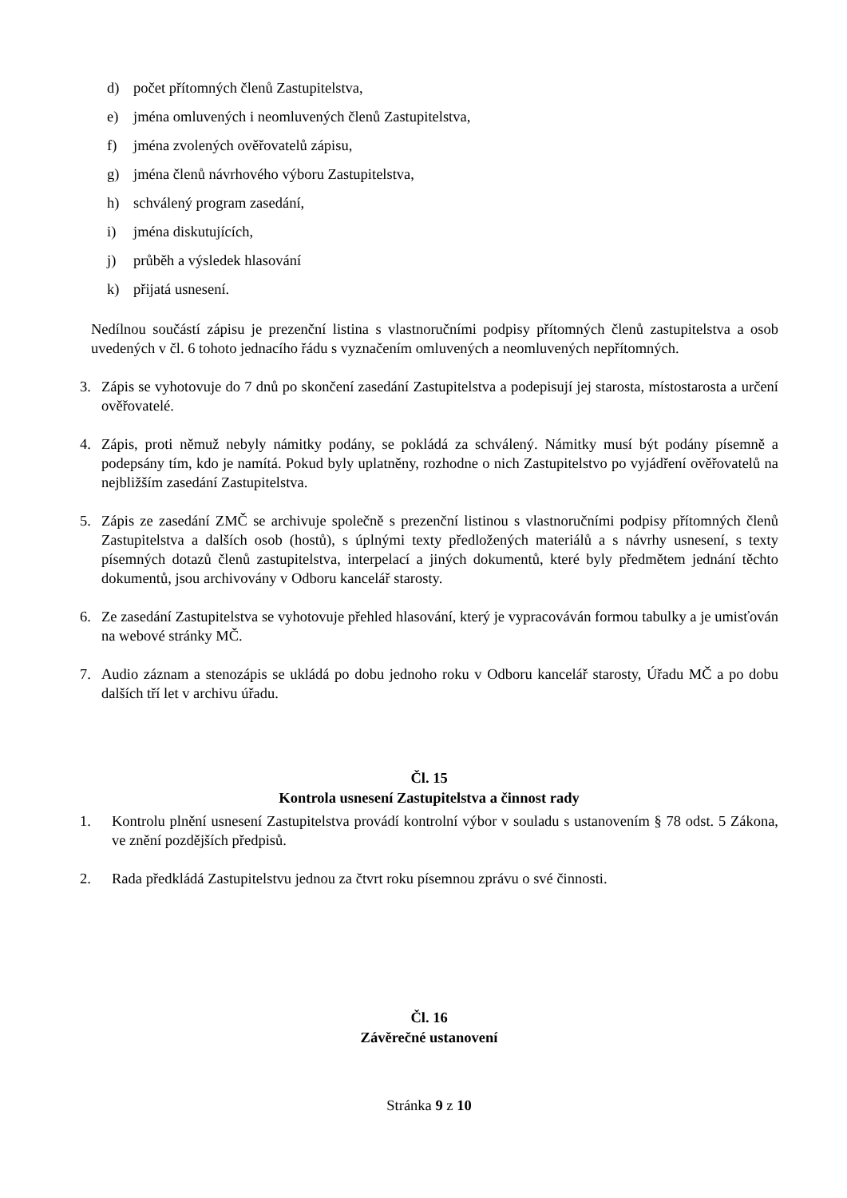d) počet přítomných členů Zastupitelstva,
e) jména omluvených i neomluvených členů Zastupitelstva,
f) jména zvolených ověřovatelů zápisu,
g) jména členů návrhového výboru Zastupitelstva,
h) schválený program zasedání,
i) jména diskutujících,
j) průběh a výsledek hlasování
k) přijatá usnesení.
Nedílnou součástí zápisu je prezenční listina s vlastnoručními podpisy přítomných členů zastupitelstva a osob uvedených v čl. 6 tohoto jednacího řádu s vyznačením omluvených a neomluvených nepřítomných.
3. Zápis se vyhotovuje do 7 dnů po skončení zasedání Zastupitelstva a podepisují jej starosta, místostarosta a určení ověřovatelé.
4. Zápis, proti němuž nebyly námitky podány, se pokládá za schválený. Námitky musí být podány písemně a podepsány tím, kdo je namítá. Pokud byly uplatněny, rozhodne o nich Zastupitelstvo po vyjádření ověřovatelů na nejbližším zasedání Zastupitelstva.
5. Zápis ze zasedání ZMČ se archivuje společně s prezenční listinou s vlastnoručními podpisy přítomných členů Zastupitelstva a dalších osob (hostů), s úplnými texty předložených materiálů a s návrhy usnesení, s texty písemných dotazů členů zastupitelstva, interpelací a jiných dokumentů, které byly předmětem jednání těchto dokumentů, jsou archivovány v Odboru kancelář starosty.
6. Ze zasedání Zastupitelstva se vyhotovuje přehled hlasování, který je vypracováván formou tabulky a je umisťován na webové stránky MČ.
7. Audio záznam a stenozápis se ukládá po dobu jednoho roku v Odboru kancelář starosty, Úřadu MČ a po dobu dalších tří let v archivu úřadu.
Čl. 15
Kontrola usnesení Zastupitelstva a činnost rady
1. Kontrolu plnění usnesení Zastupitelstva provádí kontrolní výbor v souladu s ustanovením § 78 odst. 5 Zákona, ve znění pozdějších předpisů.
2. Rada předkládá Zastupitelstvu jednou za čtvrt roku písemnou zprávu o své činnosti.
Čl. 16
Závěrečné ustanovení
Stránka 9 z 10